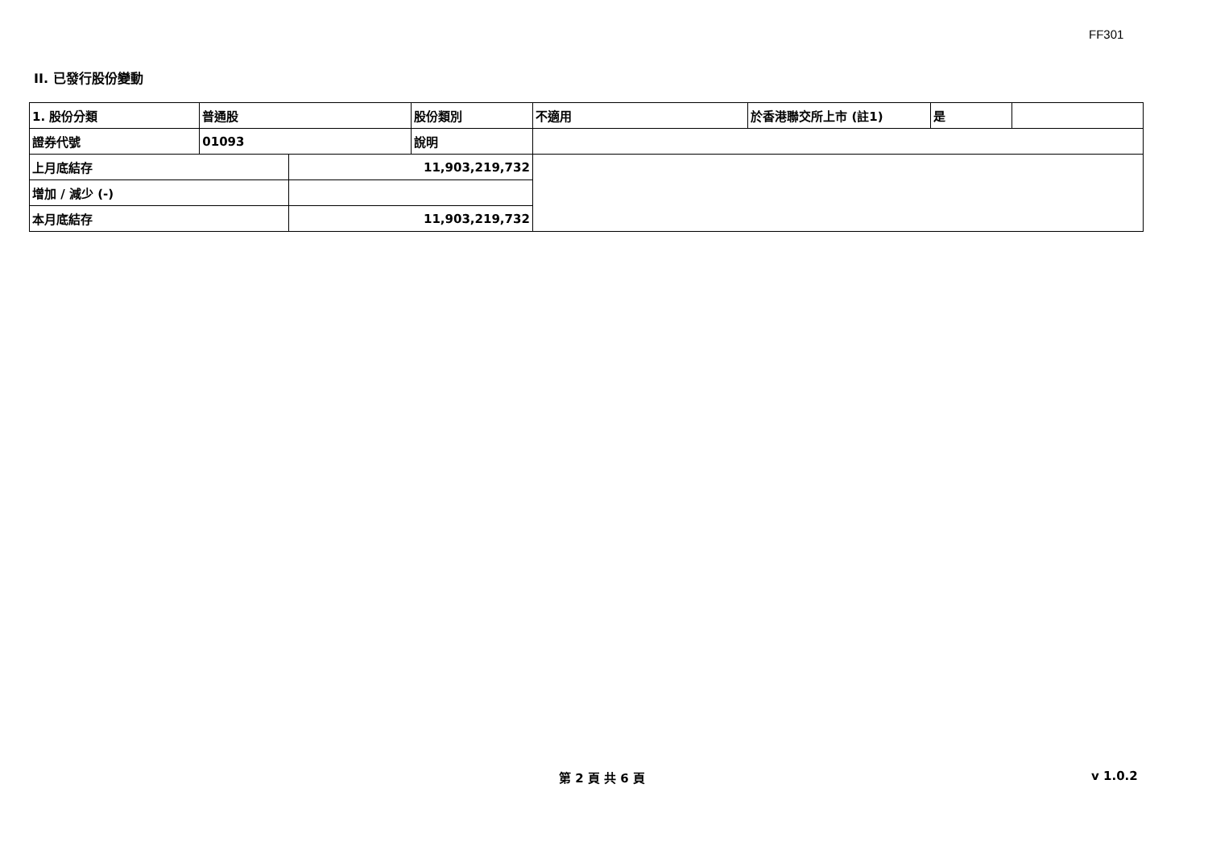FF301
II. 已發行股份變動
| 1. 股份分類 | 普通股 | | 股份類別 | 不適用 | 於香港聯交所上市 (註1) | 是 | |
| 證券代號 | 01093 | | 說明 | | | | |
| 上月底結存 | | 11,903,219,732 | | | | | |
| 增加 / 減少 (-) | | | | | | | |
| 本月底結存 | | 11,903,219,732 | | | | | |
第 2 頁 共 6 頁 v 1.0.2